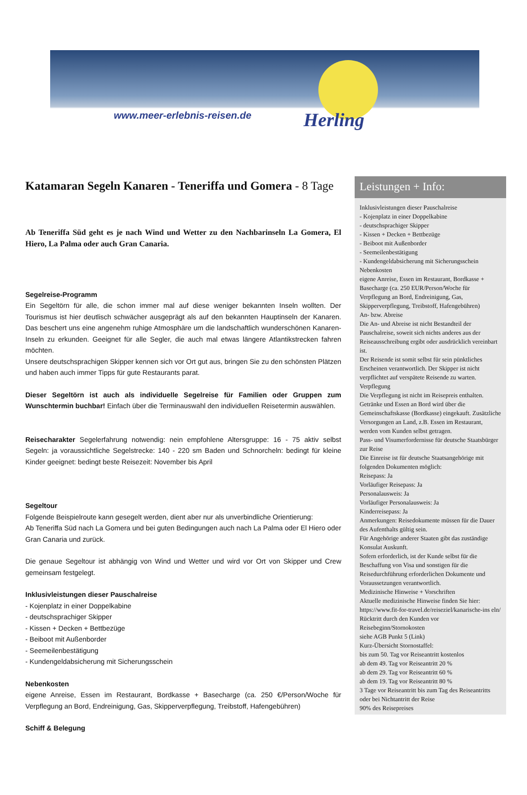www.meer-erlebnis-reisen.de Herling
Katamaran Segeln Kanaren - Teneriffa und Gomera - 8 Tage
Ab Teneriffa Süd geht es je nach Wind und Wetter zu den Nachbarinseln La Gomera, El Hiero, La Palma oder auch Gran Canaria.
Segelreise-Programm
Ein Segeltörn für alle, die schon immer mal auf diese weniger bekannten Inseln wollten. Der Tourismus ist hier deutlisch schwächer ausgeprägt als auf den bekannten Hauptinseln der Kanaren. Das beschert uns eine angenehm ruhige Atmosphäre um die landschaftlich wunderschönen Kanaren-Inseln zu erkunden. Geeignet für alle Segler, die auch mal etwas längere Atlantikstrecken fahren möchten.
Unsere deutschsprachigen Skipper kennen sich vor Ort gut aus, bringen Sie zu den schönsten Plätzen und haben auch immer Tipps für gute Restaurants parat.
Dieser Segeltörn ist auch als individuelle Segelreise für Familien oder Gruppen zum Wunschtermin buchbar! Einfach über die Terminauswahl den individuellen Reisetermin auswählen.
Reisecharakter Segelerfahrung notwendig: nein empfohlene Altersgruppe: 16 - 75 aktiv selbst Segeln: ja voraussichtliche Segelstrecke: 140 - 220 sm Baden und Schnorcheln: bedingt für kleine Kinder geeignet: bedingt beste Reisezeit: November bis April
Segeltour
Folgende Beispielroute kann gesegelt werden, dient aber nur als unverbindliche Orientierung:
Ab Teneriffa Süd nach La Gomera und bei guten Bedingungen auch nach La Palma oder El Hiero oder Gran Canaria und zurück.
Die genaue Segeltour ist abhängig von Wind und Wetter und wird vor Ort von Skipper und Crew gemeinsam festgelegt.
Inklusivleistungen dieser Pauschalreise
- Kojenplatz in einer Doppelkabine
- deutschsprachiger Skipper
- Kissen + Decken + Bettbezüge
- Beiboot mit Außenborder
- Seemeilenbestätigung
- Kundengeldabsicherung mit Sicherungsschein
Nebenkosten
eigene Anreise, Essen im Restaurant, Bordkasse + Basecharge (ca. 250 €/Person/Woche für Verpflegung an Bord, Endreinigung, Gas, Skipperverpflegung, Treibstoff, Hafengebühren)
Schiff & Belegung
Leistungen + Info:
Inklusivleistungen dieser Pauschalreise
- Kojenplatz in einer Doppelkabine
- deutschsprachiger Skipper
- Kissen + Decken + Bettbezüge
- Beiboot mit Außenborder
- Seemeilenbestätigung
- Kundengeldabsicherung mit Sicherungsschein
Nebenkosten
eigene Anreise, Essen im Restaurant, Bordkasse + Basecharge (ca. 250 EUR/Person/Woche für Verpflegung an Bord, Endreinigung, Gas, Skipperverpflegung, Treibstoff, Hafengebühren)
An- bzw. Abreise
Die An- und Abreise ist nicht Bestandteil der Pauschalreise, soweit sich nichts anderes aus der Reiseausschreibung ergibt oder ausdrücklich vereinbart ist.
Der Reisende ist somit selbst für sein pünktliches Erscheinen verantwortlich. Der Skipper ist nicht verpflichtet auf verspätete Reisende zu warten.
Verpflegung
Die Verpflegung ist nicht im Reisepreis enthalten. Getränke und Essen an Bord wird über die Gemeinschaftskasse (Bordkasse) eingekauft. Zusätzliche Versorgungen an Land, z.B. Essen im Restaurant, werden vom Kunden selbst getragen.
Pass- und Visumerfordernisse für deutsche Staatsbürger zur Reise
Die Einreise ist für deutsche Staatsangehörige mit folgenden Dokumenten möglich:
Reisepass: Ja
Vorläufiger Reisepass: Ja
Personalausweis: Ja
Vorläufiger Personalausweis: Ja
Kinderreisepass: Ja
Anmerkungen: Reisedokumente müssen für die Dauer des Aufenthalts gültig sein.
Für Angehörige anderer Staaten gibt das zuständige Konsulat Auskunft.
Sofern erforderlich, ist der Kunde selbst für die Beschaffung von Visa und sonstigen für die Reisedurchführung erforderlichen Dokumente und Voraussetzungen verantwortlich.
Medizinische Hinweise + Vorschriften
Aktuelle medizinische Hinweise finden Sie hier: https://www.fit-for-travel.de/reiseziel/kanarische-ins eln/
Rücktritt durch den Kunden vor Reisebeginn/Stornokosten
siehe AGB Punkt 5 (Link)
Kurz-Übersicht Stornostaffel:
bis zum 50. Tag vor Reiseantritt kostenlos
ab dem 49. Tag vor Reiseantritt 20 %
ab dem 29. Tag vor Reiseantritt 60 %
ab dem 19. Tag vor Reiseantritt 80 %
3 Tage vor Reiseantritt bis zum Tag des Reiseantritts oder bei Nichtantritt der Reise
90% des Reisepreises